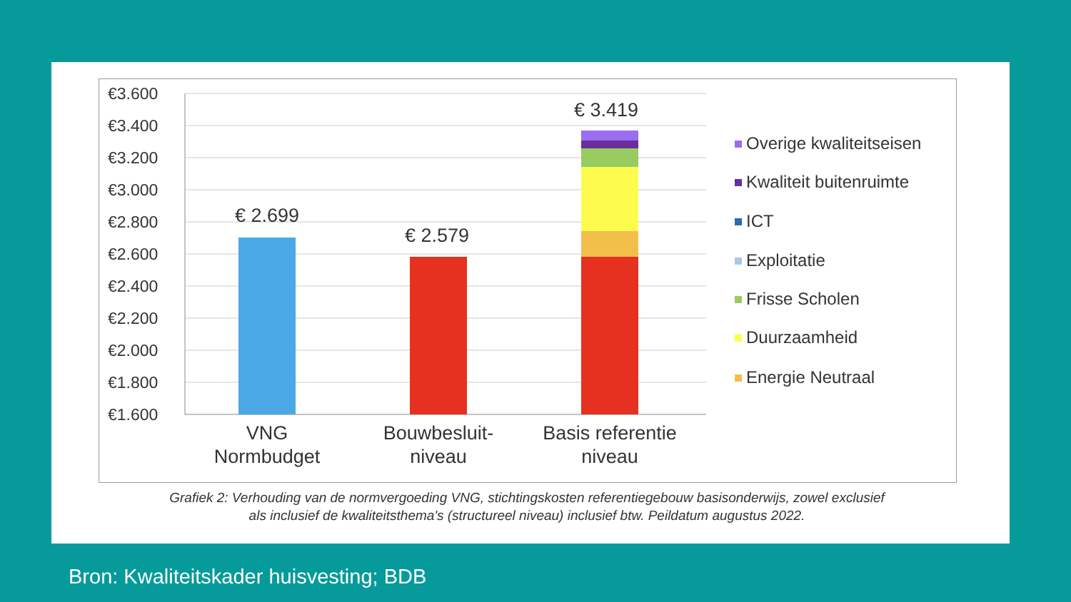€3.600
€3.400
€3.200
€3.000
€2.800
€2.600
€2.400
€2.200
€2.000
€1.800
€1.600
€ 2.699
€ 2.579
€ 3.419
VNG
Normbudget
Bouwbesluit-
niveau
Basis referentie
niveau
Overige kwaliteitseisen
Kwaliteit buitenruimte
ICT
Exploitatie
Frisse Scholen
Duurzaamheid
Energie Neutraal
Grafiek 2: Verhouding van de normvergoeding VNG, stichtingskosten referentiegebouw basisonderwijs, zowel exclusief
als inclusief de kwaliteitsthema's (structureel niveau) inclusief btw. Peildatum augustus 2022.
Bron: Kwaliteitskader huisvesting; BDB